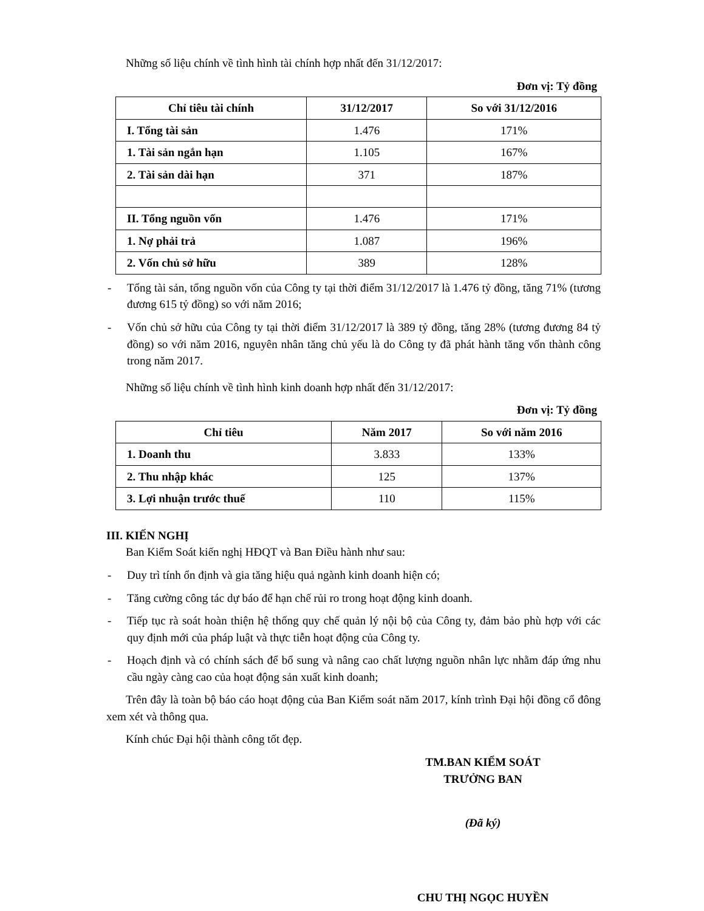Những số liệu chính về tình hình tài chính hợp nhất đến 31/12/2017:
Đơn vị: Tỷ đồng
| Chỉ tiêu tài chính | 31/12/2017 | So với 31/12/2016 |
| --- | --- | --- |
| I. Tổng tài sản | 1.476 | 171% |
| 1. Tài sản ngắn hạn | 1.105 | 167% |
| 2. Tài sản dài hạn | 371 | 187% |
| II. Tổng nguồn vốn | 1.476 | 171% |
| 1. Nợ phải trả | 1.087 | 196% |
| 2. Vốn chủ sở hữu | 389 | 128% |
- Tổng tài sản, tổng nguồn vốn của Công ty tại thời điểm 31/12/2017 là 1.476 tỷ đồng, tăng 71% (tương đương 615 tỷ đồng) so với năm 2016;
- Vốn chủ sở hữu của Công ty tại thời điểm 31/12/2017 là 389 tỷ đồng, tăng 28% (tương đương 84 tỷ đồng) so với năm 2016, nguyên nhân tăng chủ yếu là do Công ty đã phát hành tăng vốn thành công trong năm 2017.
Những số liệu chính về tình hình kinh doanh hợp nhất đến 31/12/2017:
Đơn vị: Tỷ đồng
| Chỉ tiêu | Năm 2017 | So với năm 2016 |
| --- | --- | --- |
| 1. Doanh thu | 3.833 | 133% |
| 2. Thu nhập khác | 125 | 137% |
| 3. Lợi nhuận trước thuế | 110 | 115% |
III. KIẾN NGHỊ
Ban Kiểm Soát kiến nghị HĐQT và Ban Điều hành như sau:
- Duy trì tính ổn định và gia tăng hiệu quả ngành kinh doanh hiện có;
- Tăng cường công tác dự báo để hạn chế rủi ro trong hoạt động kinh doanh.
- Tiếp tục rà soát hoàn thiện hệ thống quy chế quản lý nội bộ của Công ty, đảm bảo phù hợp với các quy định mới của pháp luật và thực tiễn hoạt động của Công ty.
- Hoạch định và có chính sách để bổ sung và nâng cao chất lượng nguồn nhân lực nhằm đáp ứng nhu cầu ngày càng cao của hoạt động sản xuất kinh doanh;
Trên đây là toàn bộ báo cáo hoạt động của Ban Kiểm soát năm 2017, kính trình Đại hội đồng cổ đông xem xét và thông qua.
Kính chúc Đại hội thành công tốt đẹp.
TM.BAN KIỂM SOÁT
TRƯỞNG BAN
(Đã ký)
CHU THỊ NGỌC HUYỀN